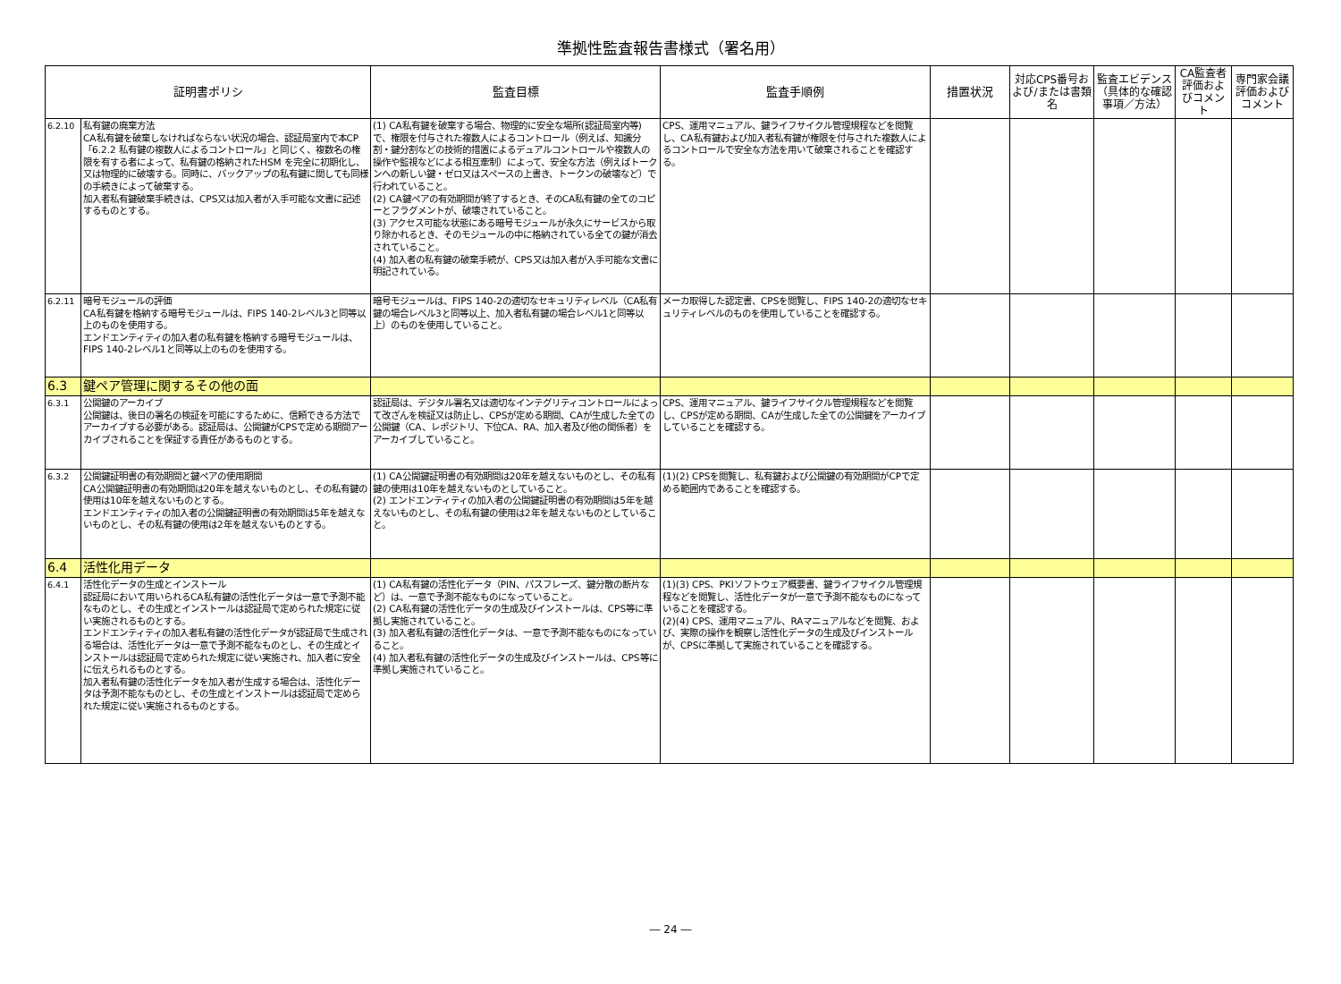準拠性監査報告書様式（署名用）
| 証明書ポリシ | | 監査目標 | 監査手順例 | 措置状況 | 対応CPS番号および/または書類名 | 監査エビデンス（具体的な確認事項／方法） | CA監査者評価およびコメント | 専門家会議評価およびコメント |
| --- | --- | --- | --- | --- | --- | --- | --- | --- |
| 6.2.10 | 私有鍵の廃棄方法 CA私有鍵を破棄しなければならない状況の場合、認証局室内で本CP「6.2.2 私有鍵の複数人によるコントロール」と同じく、複数名の権限を有する者によって、私有鍵の格納されたHSM を完全に初期化し、又は物理的に破壊する。同時に、バックアップの私有鍵に関しても同様の手続きによって破棄する。 加入者私有鍵破棄手続きは、CPS又は加入者が入手可能な文書に記述するものとする。 | (1) CA私有鍵を破棄する場合、物理的に安全な場所(認証局室内等)で、権限を付与された複数人によるコントロール（例えば、知識分割・鍵分割などの技術的措置によるデュアルコントロールや複数人の操作や監視などによる相互牽制）によって、安全な方法（例えばトークンへの新しい鍵・ゼロ又はスペースの上書き、トークンの破壊など）で行われていること。 (2) CA鍵ペアの有効期間が終了するとき、そのCA私有鍵の全てのコピーとフラグメントが、破壊されていること。 (3) アクセス可能な状態にある暗号モジュールが永久にサービスから取り除かれるとき、そのモジュールの中に格納されている全ての鍵が消去されていること。 (4) 加入者の私有鍵の破棄手続が、CPS又は加入者が入手可能な文書に明記されている。 | CPS、運用マニュアル、鍵ライフサイクル管理規程などを閲覧し、CA私有鍵および加入者私有鍵が権限を付与された複数人によるコントロールで安全な方法を用いて破棄されることを確認する。 | | | | | |
| 6.2.11 | 暗号モジュールの評価 CA私有鍵を格納する暗号モジュールは、FIPS 140-2レベル3と同等以上のものを使用する。 エンドエンティティの加入者の私有鍵を格納する暗号モジュールは、FIPS 140-2レベル1と同等以上のものを使用する。 | 暗号モジュールは、FIPS 140-2の適切なセキュリティレベル（CA私有鍵の場合レベル3と同等以上、加入者私有鍵の場合レベル1と同等以上）のものを使用していること。 | メーカ取得した認定書、CPSを閲覧し、FIPS 140-2の適切なセキュリティレベルのものを使用していることを確認する。 | | | | | |
| 6.3 | 鍵ペア管理に関するその他の面 | | | | | | | |
| 6.3.1 | 公開鍵のアーカイブ 公開鍵は、後日の署名の検証を可能にするために、信頼できる方法でアーカイブする必要がある。認証局は、公開鍵がCPSで定める期間アーカイブされることを保証する責任があるものとする。 | 認証局は、デジタル署名又は適切なインテグリティコントロールによって改ざんを検証又は防止し、CPSが定める期間、CAが生成した全ての公開鍵（CA、レポジトリ、下位CA、RA、加入者及び他の関係者）をアーカイブしていること。 | CPS、運用マニュアル、鍵ライフサイクル管理規程などを閲覧し、CPSが定める期間、CAが生成した全ての公開鍵をアーカイブしていることを確認する。 | | | | | |
| 6.3.2 | 公開鍵証明書の有効期間と鍵ペアの使用期間 CA公開鍵証明書の有効期間は20年を越えないものとし、その私有鍵の使用は10年を越えないものとする。 エンドエンティティの加入者の公開鍵証明書の有効期間は5年を越えないものとし、その私有鍵の使用は2年を越えないものとする。 | (1) CA公開鍵証明書の有効期間は20年を越えないものとし、その私有鍵の使用は10年を越えないものとしていること。 (2) エンドエンティティの加入者の公開鍵証明書の有効期間は5年を越えないものとし、その私有鍵の使用は2年を越えないものとしていること。 | (1)(2) CPSを閲覧し、私有鍵および公開鍵の有効期間がCPで定める範囲内であることを確認する。 | | | | | |
| 6.4 | 活性化用データ | | | | | | | |
| 6.4.1 | 活性化データの生成とインストール 認証局において用いられるCA私有鍵の活性化データは一意で予測不能なものとし、その生成とインストールは認証局で定められた規定に従い実施されるものとする。 エンドエンティティの加入者私有鍵の活性化データが認証局で生成される場合は、活性化データは一意で予測不能なものとし、その生成とインストールは認証局で定められた規定に従い実施され、加入者に安全に伝えられるものとする。 加入者私有鍵の活性化データを加入者が生成する場合は、活性化データは予測不能なものとし、その生成とインストールは認証局で定められた規定に従い実施されるものとする。 | (1) CA私有鍵の活性化データ（PIN、パスフレーズ、鍵分散の断片など）は、一意で予測不能なものになっていること。 (2) CA私有鍵の活性化データの生成及びインストールは、CPS等に準拠し実施されていること。 (3) 加入者私有鍵の活性化データは、一意で予測不能なものになっていること。 (4) 加入者私有鍵の活性化データの生成及びインストールは、CPS等に準拠し実施されていること。 | (1)(3) CPS、PKIソフトウェア概要書、鍵ライフサイクル管理規程などを閲覧し、活性化データが一意で予測不能なものになっていることを確認する。 (2)(4) CPS、運用マニュアル、RAマニュアルなどを閲覧、および、実際の操作を観察し活性化データの生成及びインストールが、CPSに準拠して実施されていることを確認する。 | | | | | |
― 24 ―